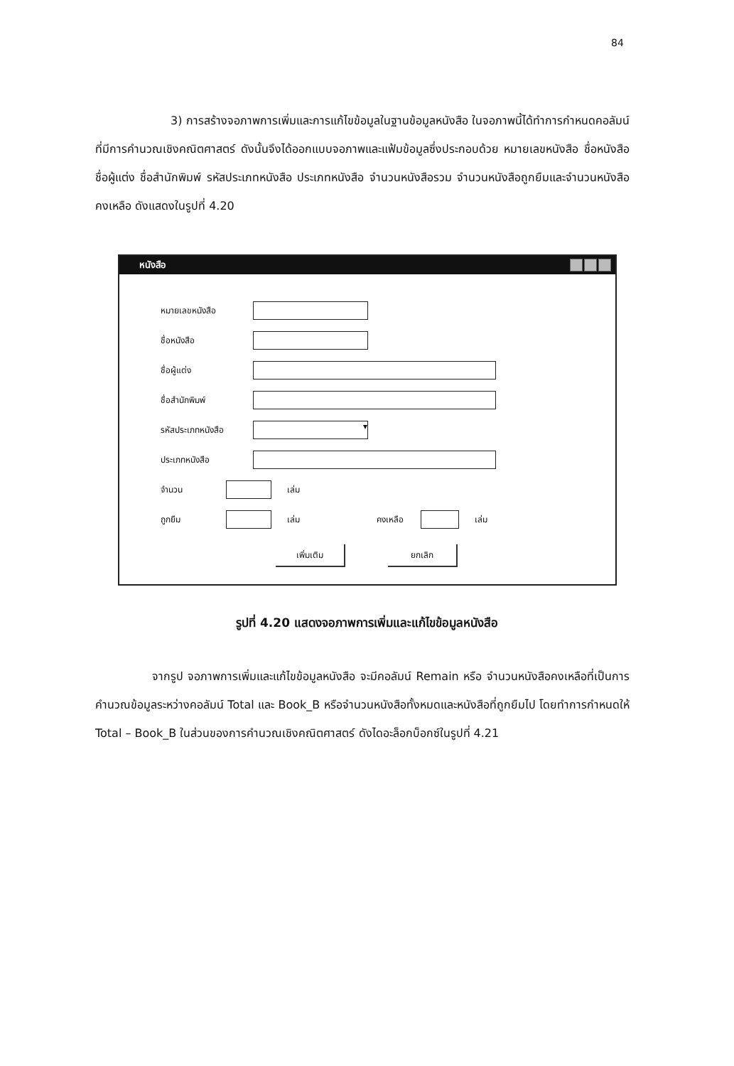84
3) การสร้างจอภาพการเพิ่มและการแก้ไขข้อมูลในฐานข้อมูลหนังสือ ในจอภาพนี้ได้ทำการกำหนดคอลัมน์ที่มีการคำนวณเชิงคณิตศาสตร์ ดังนั้นจึงได้ออกแบบจอภาพและแฟ้มข้อมูลซึ่งประกอบด้วย หมายเลขหนังสือ ชื่อหนังสือ ชื่อผู้แต่ง ชื่อสำนักพิมพ์ รหัสประเภทหนังสือ ประเภทหนังสือ จำนวนหนังสือรวม จำนวนหนังสือถูกยืมและจำนวนหนังสือคงเหลือ ดังแสดงในรูปที่ 4.20
หนังสือ
หมายเลขหนังสือ
ชื่อหนังสือ
ชื่อผู้แต่ง
ชื่อสำนักพิมพ์
รหัสประเภทหนังสือ ▾
ประเภทหนังสือ
จำนวน เล่ม
ถูกยืม เล่ม คงเหลือ เล่ม
เพิ่มเติม ยกเลิก
รูปที่ 4.20 แสดงจอภาพการเพิ่มและแก้ไขข้อมูลหนังสือ
จากรูป จอภาพการเพิ่มและแก้ไขข้อมูลหนังสือ จะมีคอลัมน์ Remain หรือ จำนวนหนังสือคงเหลือที่เป็นการคำนวณข้อมูลระหว่างคอลัมน์ Total และ Book_B หรือจำนวนหนังสือทั้งหมดและหนังสือที่ถูกยืมไป โดยทำการกำหนดให้ Total – Book_B ในส่วนของการคำนวณเชิงคณิตศาสตร์ ดังไดอะล็อกบ็อกซ์ในรูปที่ 4.21